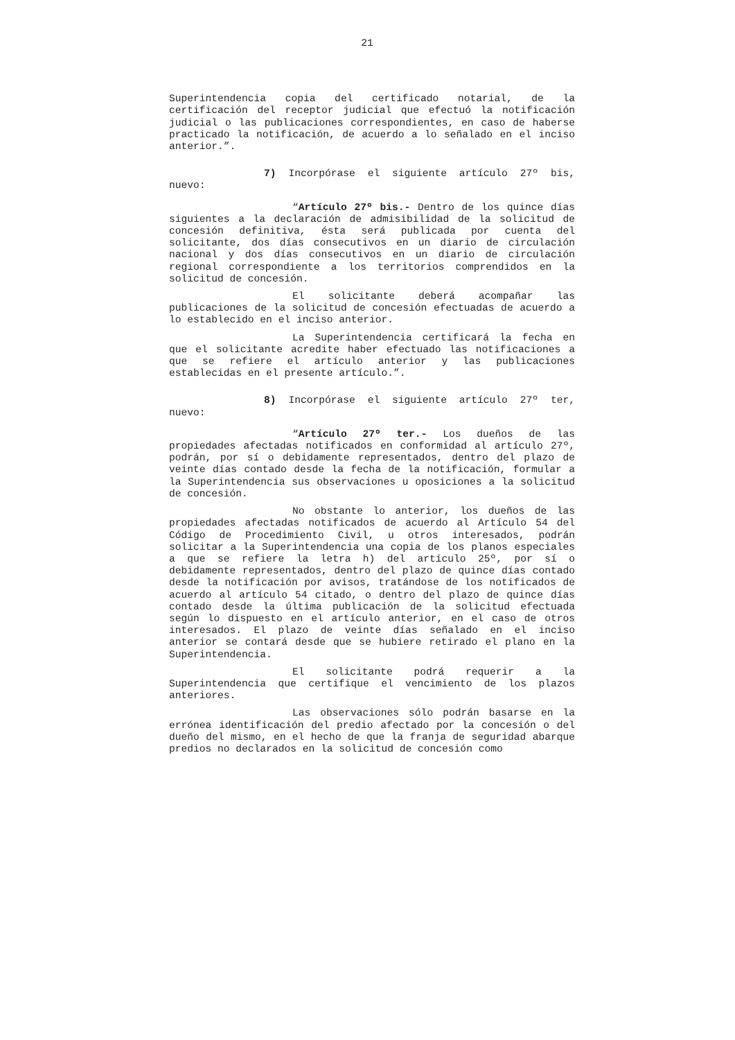21
Superintendencia copia del certificado notarial, de la certificación del receptor judicial que efectuó la notificación judicial o las publicaciones correspondientes, en caso de haberse practicado la notificación, de acuerdo a lo señalado en el inciso anterior.”.
7) Incorpórase el siguiente artículo 27º bis, nuevo:
“Artículo 27º bis.- Dentro de los quince días siguientes a la declaración de admisibilidad de la solicitud de concesión definitiva, ésta será publicada por cuenta del solicitante, dos días consecutivos en un diario de circulación nacional y dos días consecutivos en un diario de circulación regional correspondiente a los territorios comprendidos en la solicitud de concesión.
El solicitante deberá acompañar las publicaciones de la solicitud de concesión efectuadas de acuerdo a lo establecido en el inciso anterior.
La Superintendencia certificará la fecha en que el solicitante acredite haber efectuado las notificaciones a que se refiere el artículo anterior y las publicaciones establecidas en el presente artículo.”.
8) Incorpórase el siguiente artículo 27º ter, nuevo:
“Artículo 27º ter.- Los dueños de las propiedades afectadas notificados en conformidad al artículo 27º, podrán, por sí o debidamente representados, dentro del plazo de veinte días contado desde la fecha de la notificación, formular a la Superintendencia sus observaciones u oposiciones a la solicitud de concesión.
No obstante lo anterior, los dueños de las propiedades afectadas notificados de acuerdo al Artículo 54 del Código de Procedimiento Civil, u otros interesados, podrán solicitar a la Superintendencia una copia de los planos especiales a que se refiere la letra h) del artículo 25º, por sí o debidamente representados, dentro del plazo de quince días contado desde la notificación por avisos, tratándose de los notificados de acuerdo al artículo 54 citado, o dentro del plazo de quince días contado desde la última publicación de la solicitud efectuada según lo dispuesto en el artículo anterior, en el caso de otros interesados. El plazo de veinte días señalado en el inciso anterior se contará desde que se hubiere retirado el plano en la Superintendencia.
El solicitante podrá requerir a la Superintendencia que certifique el vencimiento de los plazos anteriores.
Las observaciones sólo podrán basarse en la errónea identificación del predio afectado por la concesión o del dueño del mismo, en el hecho de que la franja de seguridad abarque predios no declarados en la solicitud de concesión como